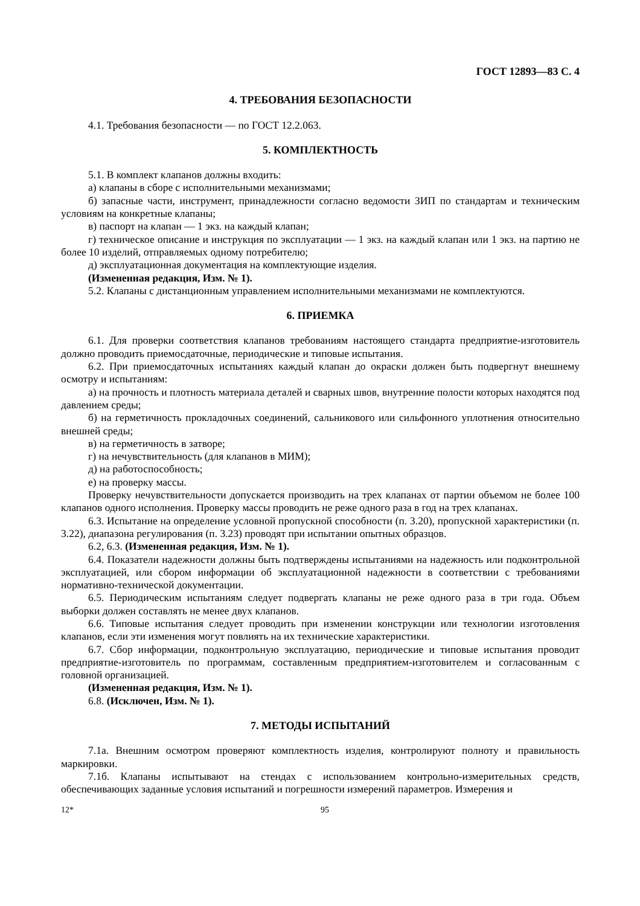ГОСТ 12893—83 С. 4
4. ТРЕБОВАНИЯ БЕЗОПАСНОСТИ
4.1. Требования безопасности — по ГОСТ 12.2.063.
5. КОМПЛЕКТНОСТЬ
5.1. В комплект клапанов должны входить:
а) клапаны в сборе с исполнительными механизмами;
б) запасные части, инструмент, принадлежности согласно ведомости ЗИП по стандартам и техническим условиям на конкретные клапаны;
в) паспорт на клапан — 1 экз. на каждый клапан;
г) техническое описание и инструкция по эксплуатации — 1 экз. на каждый клапан или 1 экз. на партию не более 10 изделий, отправляемых одному потребителю;
д) эксплуатационная документация на комплектующие изделия.
(Измененная редакция, Изм. № 1).
5.2. Клапаны с дистанционным управлением исполнительными механизмами не комплектуются.
6. ПРИЕМКА
6.1. Для проверки соответствия клапанов требованиям настоящего стандарта предприятие-изготовитель должно проводить приемосдаточные, периодические и типовые испытания.
6.2. При приемосдаточных испытаниях каждый клапан до окраски должен быть подвергнут внешнему осмотру и испытаниям:
а) на прочность и плотность материала деталей и сварных швов, внутренние полости которых находятся под давлением среды;
б) на герметичность прокладочных соединений, сальникового или сильфонного уплотнения относительно внешней среды;
в) на герметичность в затворе;
г) на нечувствительность (для клапанов в МИМ);
д) на работоспособность;
е) на проверку массы.
Проверку нечувствительности допускается производить на трех клапанах от партии объемом не более 100 клапанов одного исполнения. Проверку массы проводить не реже одного раза в год на трех клапанах.
6.3. Испытание на определение условной пропускной способности (п. 3.20), пропускной характеристики (п. 3.22), диапазона регулирования (п. 3.23) проводят при испытании опытных образцов.
6.2, 6.3. (Измененная редакция, Изм. № 1).
6.4. Показатели надежности должны быть подтверждены испытаниями на надежность или подконтрольной эксплуатацией, или сбором информации об эксплуатационной надежности в соответствии с требованиями нормативно-технической документации.
6.5. Периодическим испытаниям следует подвергать клапаны не реже одного раза в три года. Объем выборки должен составлять не менее двух клапанов.
6.6. Типовые испытания следует проводить при изменении конструкции или технологии изготовления клапанов, если эти изменения могут повлиять на их технические характеристики.
6.7. Сбор информации, подконтрольную эксплуатацию, периодические и типовые испытания проводит предприятие-изготовитель по программам, составленным предприятием-изготовителем и согласованным с головной организацией.
(Измененная редакция, Изм. № 1).
6.8. (Исключен, Изм. № 1).
7. МЕТОДЫ ИСПЫТАНИЙ
7.1а. Внешним осмотром проверяют комплектность изделия, контролируют полноту и правильность маркировки.
7.1б. Клапаны испытывают на стендах с использованием контрольно-измерительных средств, обеспечивающих заданные условия испытаний и погрешности измерений параметров. Измерения и
12* 95